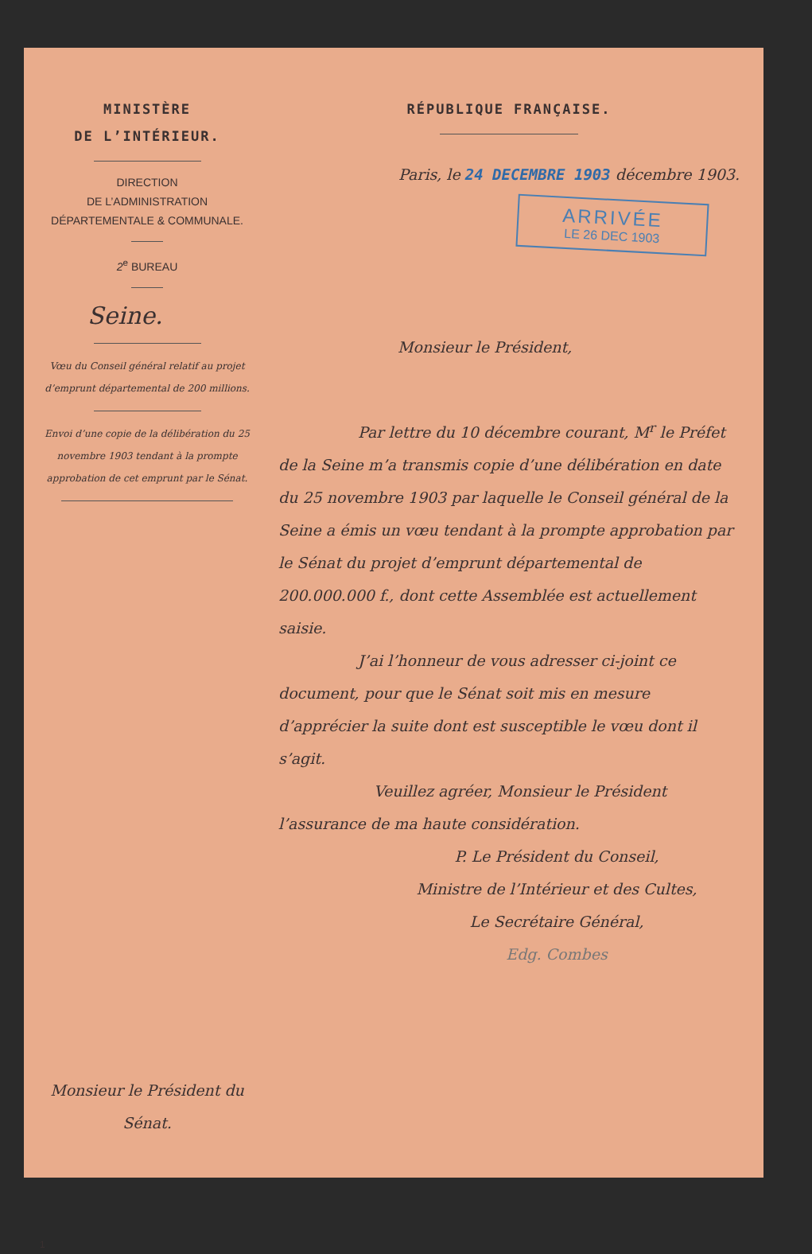MINISTÈRE
DE L’INTÉRIEUR.
DIRECTION
DE L’ADMINISTRATION
DÉPARTEMENTALE & COMMUNALE.
2<sup>e</sup> BUREAU
Seine.
Vœu du Conseil général relatif au projet d’emprunt départemental de 200 millions.
Envoi d’une copie de la délibération du 25 novembre 1903 tendant à la prompte approbation de cet emprunt par le Sénat.
Monsieur le Président du Sénat.
1
RÉPUBLIQUE FRANÇAISE.
Paris, le 24 DECEMBRE 1903 décembre 1903.
ARRIVÉE
LE 26 DEC 1903
Monsieur le Président,
Par lettre du 10 décembre courant, M<sup>r</sup> le Préfet de la Seine m’a transmis copie d’une délibération en date du 25 novembre 1903 par laquelle le Conseil général de la Seine a émis un vœu tendant à la prompte approbation par le Sénat du projet d’emprunt départemental de 200.000.000 f., dont cette Assemblée est actuellement saisie.
J’ai l’honneur de vous adresser ci-joint ce document, pour que le Sénat soit mis en mesure d’apprécier la suite dont est susceptible le vœu dont il s’agit.
Veuillez agréer, Monsieur le Président l’assurance de ma haute considération.
P. Le Président du Conseil,
Ministre de l’Intérieur et des Cultes,
Le Secrétaire Général,
Edg. Combes